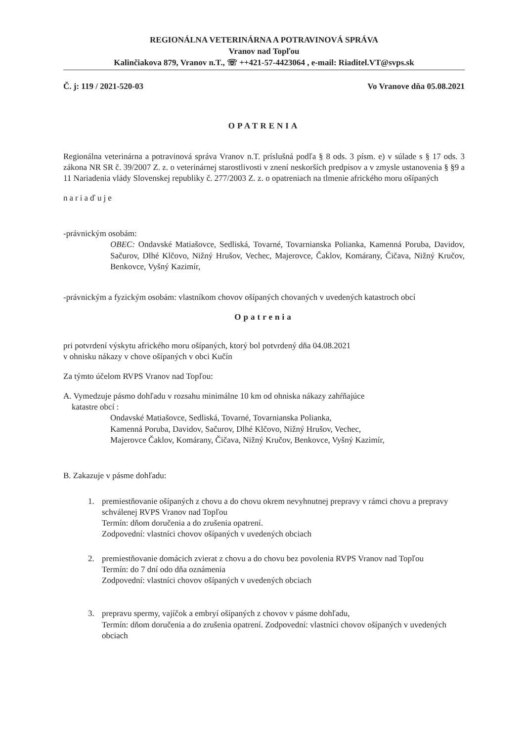REGIONÁLNA VETERINÁRNA A POTRAVINOVÁ SPRÁVA
Vranov nad Topľou
Kalinčiakova 879, Vranov n.T., ☏ ++421-57-4423064 , e-mail: Riaditel.VT@svps.sk
Č. j: 119 / 2021-520-03 Vo Vranove dňa 05.08.2021
OPATRENIA
Regionálna veterinárna a potravinová správa Vranov n.T. príslušná podľa § 8 ods. 3 písm. e) v súlade s § 17 ods. 3 zákona NR SR č. 39/2007 Z. z. o veterinárnej starostlivosti v znení neskorších predpisov a v zmysle ustanovenia § §9 a 11 Nariadenia vlády Slovenskej republiky č. 277/2003 Z. z. o opatreniach na tlmenie afrického moru ošípaných
nariaďuje
-právnickým osobám:
OBEC: Ondavské Matiašovce, Sedliská, Tovarné, Tovarnianska Polianka, Kamenná Poruba, Davidov, Sačurov, Dlhé Klčovo, Nižný Hrušov, Vechec, Majerovce, Čaklov, Komárany, Čičava, Nižný Kručov, Benkovce, Vyšný Kazimír,
-právnickým a fyzickým osobám: vlastníkom chovov ošípaných chovaných v uvedených katastroch obcí
Opatrenia
pri potvrdení výskytu afrického moru ošípaných, ktorý bol potvrdený dňa 04.08.2021
v ohnisku nákazy v chove ošípaných v obci Kučín
Za týmto účelom RVPS Vranov nad Topľou:
A. Vymedzuje pásmo dohľadu v rozsahu minimálne 10 km od ohniska nákazy zahŕňajúce
katastre obcí :
Ondavské Matiašovce, Sedliská, Tovarné, Tovarnianska Polianka,
Kamenná Poruba, Davidov, Sačurov, Dlhé Klčovo, Nižný Hrušov, Vechec,
Majerovce Čaklov, Komárany, Čičava, Nižný Kručov, Benkovce, Vyšný Kazimír,
B. Zakazuje v pásme dohľadu:
1. premiestňovanie ošípaných z chovu a do chovu okrem nevyhnutnej prepravy v rámci chovu a prepravy schválenej RVPS Vranov nad Topľou
Termín: dňom doručenia a do zrušenia opatrení.
Zodpovední: vlastníci chovov ošípaných v uvedených obciach
2. premiestňovanie domácich zvierat z chovu a do chovu bez povolenia RVPS Vranov nad Topľou
Termín: do 7 dní odo dňa oznámenia
Zodpovední: vlastníci chovov ošípaných v uvedených obciach
3. prepravu spermy, vajíčok a embryí ošípaných z chovov v pásme dohľadu,
Termín: dňom doručenia a do zrušenia opatrení. Zodpovední: vlastníci chovov ošípaných v uvedených obciach